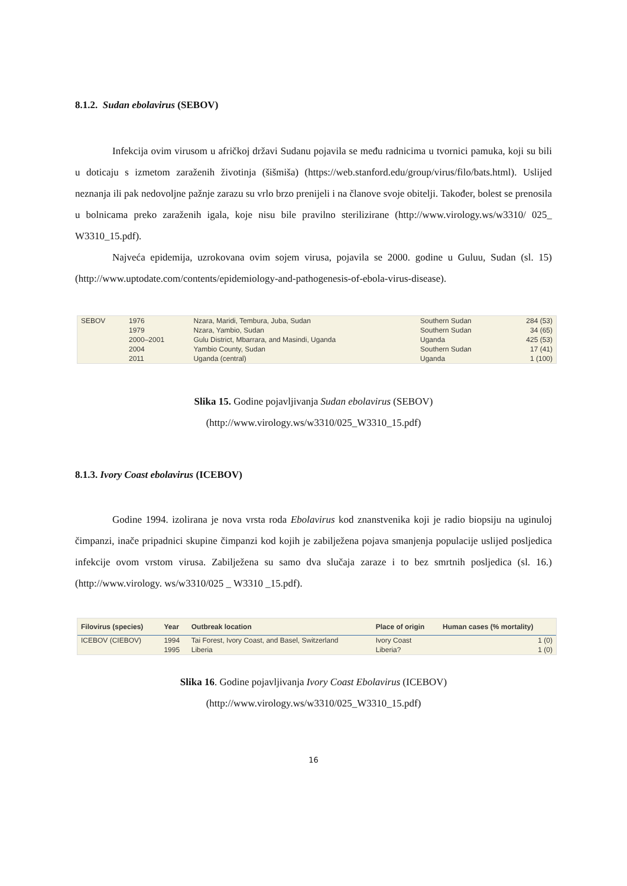8.1.2. Sudan ebolavirus (SEBOV)
Infekcija ovim virusom u afričkoj državi Sudanu pojavila se među radnicima u tvornici pamuka, koji su bili u doticaju s izmetom zaraženih životinja (šišmiša) (https://web.stanford.edu/group/virus/filo/bats.html). Uslijed neznanja ili pak nedovoljne pažnje zarazu su vrlo brzo prenijeli i na članove svoje obitelji. Također, bolest se prenosila u bolnicama preko zaraženih igala, koje nisu bile pravilno sterilizirane (http://www.virology.ws/w3310/ 025_ W3310_15.pdf).
Najveća epidemija, uzrokovana ovim sojem virusa, pojavila se 2000. godine u Guluu, Sudan (sl. 15) (http://www.uptodate.com/contents/epidemiology-and-pathogenesis-of-ebola-virus-disease).
| SEBOV | 1976 | Nzara, Maridi, Tembura, Juba, Sudan | Southern Sudan | 284 (53) |
| | 1979 | Nzara, Yambio, Sudan | Southern Sudan | 34 (65) |
| | 2000–2001 | Gulu District, Mbarrara, and Masindi, Uganda | Uganda | 425 (53) |
| | 2004 | Yambio County, Sudan | Southern Sudan | 17 (41) |
| | 2011 | Uganda (central) | Uganda | 1 (100) |
Slika 15. Godine pojavljivanja Sudan ebolavirus (SEBOV)
(http://www.virology.ws/w3310/025_W3310_15.pdf)
8.1.3. Ivory Coast ebolavirus (ICEBOV)
Godine 1994. izolirana je nova vrsta roda Ebolavirus kod znanstvenika koji je radio biopsiju na uginuloj čimpanzi, inače pripadnici skupine čimpanzi kod kojih je zabilježena pojava smanjenja populacije uslijed posljedica infekcije ovom vrstom virusa. Zabilježena su samo dva slučaja zaraze i to bez smrtnih posljedica (sl. 16.) (http://www.virology. ws/w3310/025 _ W3310 _15.pdf).
| Filovirus (species) | Year | Outbreak location | Place of origin | Human cases (% mortality) |
| --- | --- | --- | --- | --- |
| ICEBOV (CIEBOV) | 1994 | Tai Forest, Ivory Coast, and Basel, Switzerland | Ivory Coast | 1 (0) |
| | 1995 | Liberia | Liberia? | 1 (0) |
Slika 16. Godine pojavljivanja Ivory Coast Ebolavirus (ICEBOV)
(http://www.virology.ws/w3310/025_W3310_15.pdf)
16